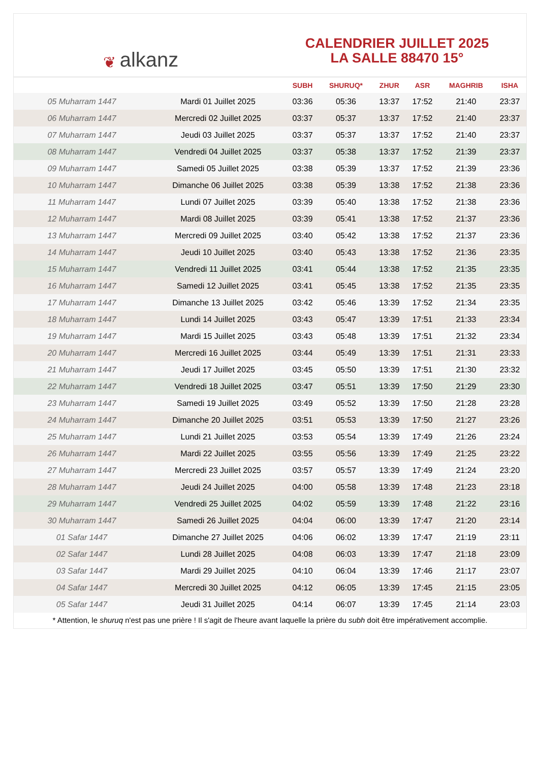❦ alkanz
CALENDRIER JUILLET 2025
LA SALLE 88470 15°
| | | SUBH | SHURUQ* | ZHUR | ASR | MAGHRIB | ISHA |
| --- | --- | --- | --- | --- | --- | --- | --- |
| 05 Muharram 1447 | Mardi 01 Juillet 2025 | 03:36 | 05:36 | 13:37 | 17:52 | 21:40 | 23:37 |
| 06 Muharram 1447 | Mercredi 02 Juillet 2025 | 03:37 | 05:37 | 13:37 | 17:52 | 21:40 | 23:37 |
| 07 Muharram 1447 | Jeudi 03 Juillet 2025 | 03:37 | 05:37 | 13:37 | 17:52 | 21:40 | 23:37 |
| 08 Muharram 1447 | Vendredi 04 Juillet 2025 | 03:37 | 05:38 | 13:37 | 17:52 | 21:39 | 23:37 |
| 09 Muharram 1447 | Samedi 05 Juillet 2025 | 03:38 | 05:39 | 13:37 | 17:52 | 21:39 | 23:36 |
| 10 Muharram 1447 | Dimanche 06 Juillet 2025 | 03:38 | 05:39 | 13:38 | 17:52 | 21:38 | 23:36 |
| 11 Muharram 1447 | Lundi 07 Juillet 2025 | 03:39 | 05:40 | 13:38 | 17:52 | 21:38 | 23:36 |
| 12 Muharram 1447 | Mardi 08 Juillet 2025 | 03:39 | 05:41 | 13:38 | 17:52 | 21:37 | 23:36 |
| 13 Muharram 1447 | Mercredi 09 Juillet 2025 | 03:40 | 05:42 | 13:38 | 17:52 | 21:37 | 23:36 |
| 14 Muharram 1447 | Jeudi 10 Juillet 2025 | 03:40 | 05:43 | 13:38 | 17:52 | 21:36 | 23:35 |
| 15 Muharram 1447 | Vendredi 11 Juillet 2025 | 03:41 | 05:44 | 13:38 | 17:52 | 21:35 | 23:35 |
| 16 Muharram 1447 | Samedi 12 Juillet 2025 | 03:41 | 05:45 | 13:38 | 17:52 | 21:35 | 23:35 |
| 17 Muharram 1447 | Dimanche 13 Juillet 2025 | 03:42 | 05:46 | 13:39 | 17:52 | 21:34 | 23:35 |
| 18 Muharram 1447 | Lundi 14 Juillet 2025 | 03:43 | 05:47 | 13:39 | 17:51 | 21:33 | 23:34 |
| 19 Muharram 1447 | Mardi 15 Juillet 2025 | 03:43 | 05:48 | 13:39 | 17:51 | 21:32 | 23:34 |
| 20 Muharram 1447 | Mercredi 16 Juillet 2025 | 03:44 | 05:49 | 13:39 | 17:51 | 21:31 | 23:33 |
| 21 Muharram 1447 | Jeudi 17 Juillet 2025 | 03:45 | 05:50 | 13:39 | 17:51 | 21:30 | 23:32 |
| 22 Muharram 1447 | Vendredi 18 Juillet 2025 | 03:47 | 05:51 | 13:39 | 17:50 | 21:29 | 23:30 |
| 23 Muharram 1447 | Samedi 19 Juillet 2025 | 03:49 | 05:52 | 13:39 | 17:50 | 21:28 | 23:28 |
| 24 Muharram 1447 | Dimanche 20 Juillet 2025 | 03:51 | 05:53 | 13:39 | 17:50 | 21:27 | 23:26 |
| 25 Muharram 1447 | Lundi 21 Juillet 2025 | 03:53 | 05:54 | 13:39 | 17:49 | 21:26 | 23:24 |
| 26 Muharram 1447 | Mardi 22 Juillet 2025 | 03:55 | 05:56 | 13:39 | 17:49 | 21:25 | 23:22 |
| 27 Muharram 1447 | Mercredi 23 Juillet 2025 | 03:57 | 05:57 | 13:39 | 17:49 | 21:24 | 23:20 |
| 28 Muharram 1447 | Jeudi 24 Juillet 2025 | 04:00 | 05:58 | 13:39 | 17:48 | 21:23 | 23:18 |
| 29 Muharram 1447 | Vendredi 25 Juillet 2025 | 04:02 | 05:59 | 13:39 | 17:48 | 21:22 | 23:16 |
| 30 Muharram 1447 | Samedi 26 Juillet 2025 | 04:04 | 06:00 | 13:39 | 17:47 | 21:20 | 23:14 |
| 01 Safar 1447 | Dimanche 27 Juillet 2025 | 04:06 | 06:02 | 13:39 | 17:47 | 21:19 | 23:11 |
| 02 Safar 1447 | Lundi 28 Juillet 2025 | 04:08 | 06:03 | 13:39 | 17:47 | 21:18 | 23:09 |
| 03 Safar 1447 | Mardi 29 Juillet 2025 | 04:10 | 06:04 | 13:39 | 17:46 | 21:17 | 23:07 |
| 04 Safar 1447 | Mercredi 30 Juillet 2025 | 04:12 | 06:05 | 13:39 | 17:45 | 21:15 | 23:05 |
| 05 Safar 1447 | Jeudi 31 Juillet 2025 | 04:14 | 06:07 | 13:39 | 17:45 | 21:14 | 23:03 |
* Attention, le shuruq n'est pas une prière ! Il s'agit de l'heure avant laquelle la prière du subh doit être impérativement accomplie.